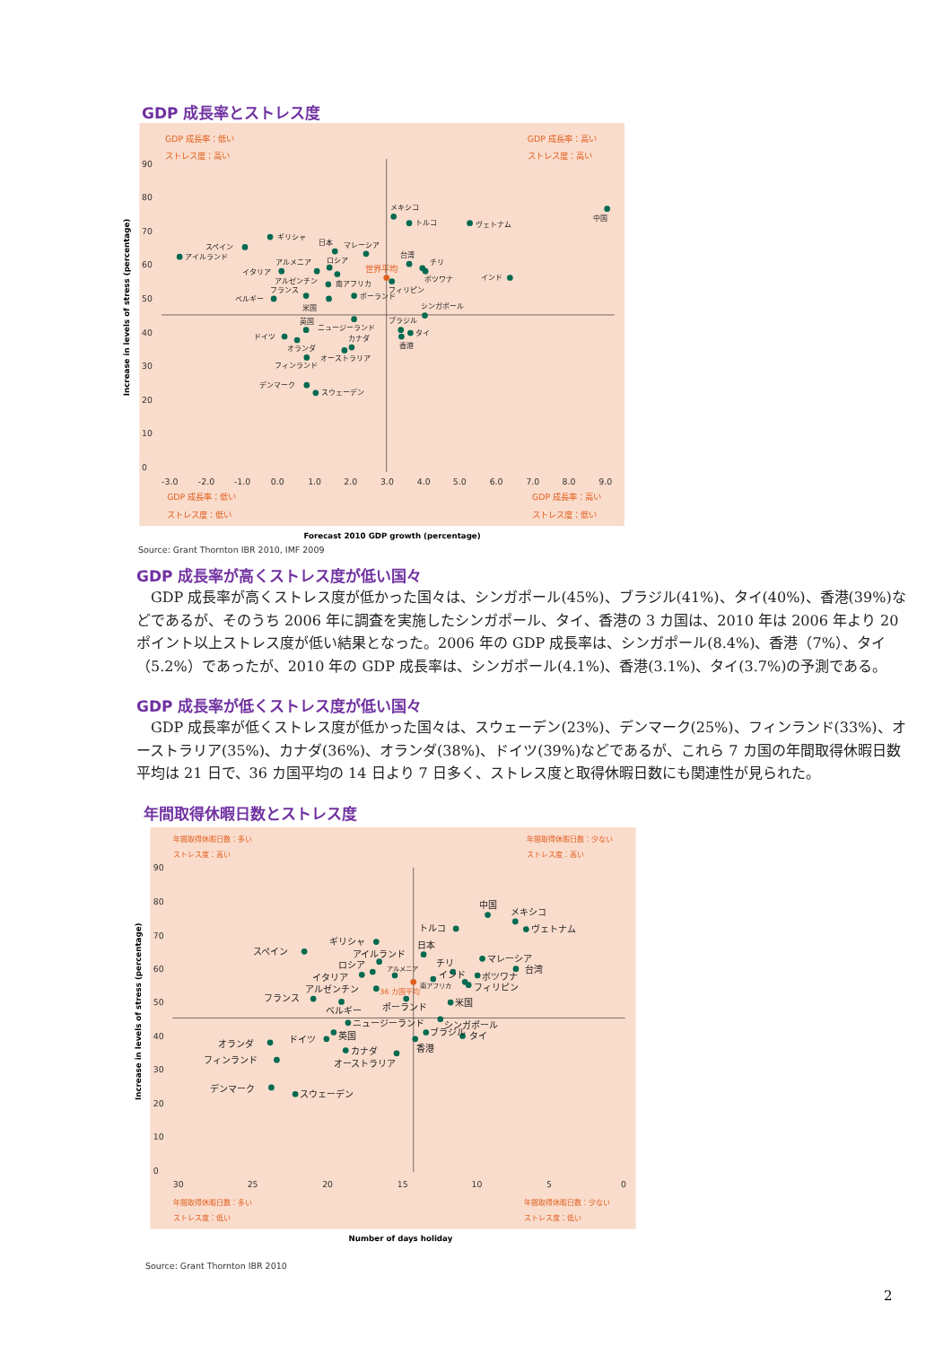GDP 成長率とストレス度
GDP 成長率：低い
ストレス度：高い
GDP 成長率：高い
ストレス度：高い
GDP 成長率：低い
ストレス度：低い
GDP 成長率：高い
ストレス度：低い
世界平均
90
80
70
60
50
40
30
20
10
0
-3.0
-2.0
-1.0
0.0
1.0
2.0
3.0
4.0
5.0
6.0
7.0
8.0
9.0
Increase in levels of stress (percentage)
Forecast 2010 GDP growth (percentage)
メキシコ
トルコ
ヴェトナム
中国
ギリシャ
スペイン
アイルランド
日本
マレーシア
台湾
チリ
アルメニア
ロシア
イタリア
ボツワナ
インド
アルゼンチン
南アフリカ
フィリピン
フランス
ポーランド
ベルギー
米国
シンガポール
英国
ニュージーランド
ブラジル
タイ
香港
ドイツ
カナダ
オランダ
オーストラリア
フィンランド
デンマーク
スウェーデン
Source: Grant Thornton IBR 2010, IMF 2009
GDP 成長率が高くストレス度が低い国々
GDP 成長率が高くストレス度が低かった国々は、シンガポール(45%)、ブラジル(41%)、タイ(40%)、香港(39%)などであるが、そのうち 2006 年に調査を実施したシンガポール、タイ、香港の 3 カ国は、2010 年は 2006 年より 20 ポイント以上ストレス度が低い結果となった。2006 年の GDP 成長率は、シンガポール(8.4%)、香港（7%）、タイ（5.2%）であったが、2010 年の GDP 成長率は、シンガポール(4.1%)、香港(3.1%)、タイ(3.7%)の予測である。
GDP 成長率が低くストレス度が低い国々
GDP 成長率が低くストレス度が低かった国々は、スウェーデン(23%)、デンマーク(25%)、フィンランド(33%)、オーストラリア(35%)、カナダ(36%)、オランダ(38%)、ドイツ(39%)などであるが、これら 7 カ国の年間取得休暇日数平均は 21 日で、36 カ国平均の 14 日より 7 日多く、ストレス度と取得休暇日数にも関連性が見られた。
年間取得休暇日数とストレス度
年間取得休暇日数：多い
ストレス度：高い
年間取得休暇日数：少ない
ストレス度：高い
年間取得休暇日数：多い
ストレス度：低い
年間取得休暇日数：少ない
ストレス度：低い
36 カ国平均
90
80
70
60
50
40
30
20
10
0
30
25
20
15
10
5
0
Increase in levels of stress (percentage)
Number of days holiday
中国
メキシコ
ヴェトナム
トルコ
ギリシャ
スペイン
日本
アイルランド
ロシア
マレーシア
台湾
チリ
イタリア
インド
ボツワナ
フィリピン
アルゼンチン
フランス
ベルギー
ポーランド
米国
シンガポール
ニュージーランド
ブラジル
タイ
英国
ドイツ
香港
オランダ
カナダ
オーストラリア
フィンランド
デンマーク
スウェーデン
アルメニア
南アフリカ
Source: Grant Thornton IBR 2010
2